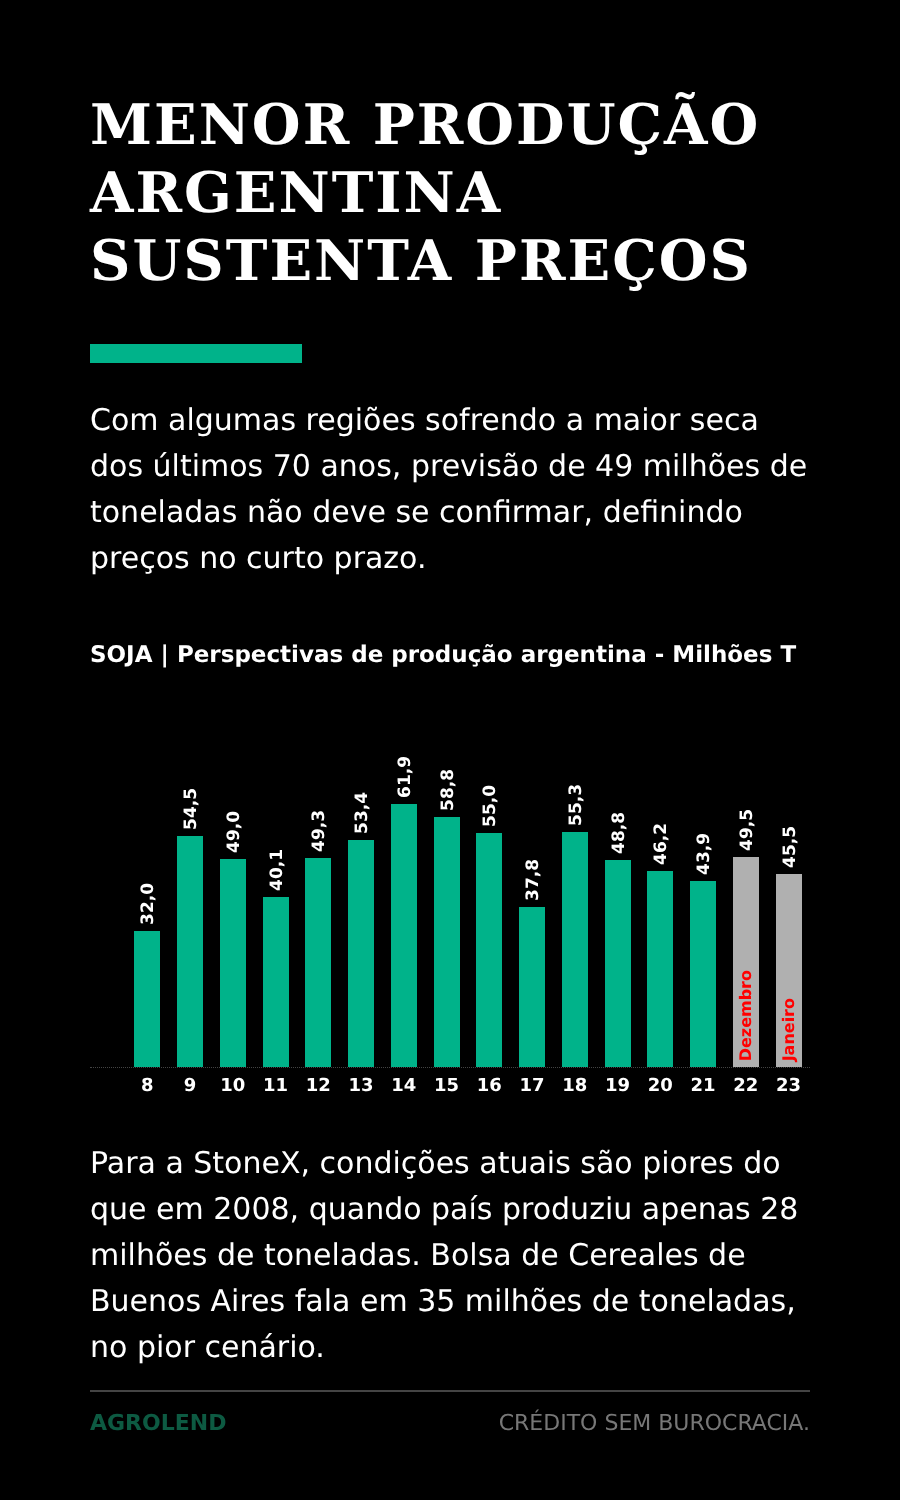MENOR PRODUÇÃO ARGENTINA SUSTENTA PREÇOS
Com algumas regiões sofrendo a maior seca dos últimos 70 anos, previsão de 49 milhões de toneladas não deve se confirmar, definindo preços no curto prazo.
SOJA | Perspectivas de produção argentina - Milhões T
32,0
54,5
49,0
40,1
49,3
53,4
61,9
58,8
55,0
37,8
55,3
48,8
46,2
43,9
49,5
Dezembro
45,5
Janeiro
8 9 10 11 12 13 14 15 16 17 18 19 20 21 22 23
Para a StoneX, condições atuais são piores do que em 2008, quando país produziu apenas 28 milhões de toneladas. Bolsa de Cereales de Buenos Aires fala em 35 milhões de toneladas, no pior cenário.
AGROLEND CRÉDITO SEM BUROCRACIA.